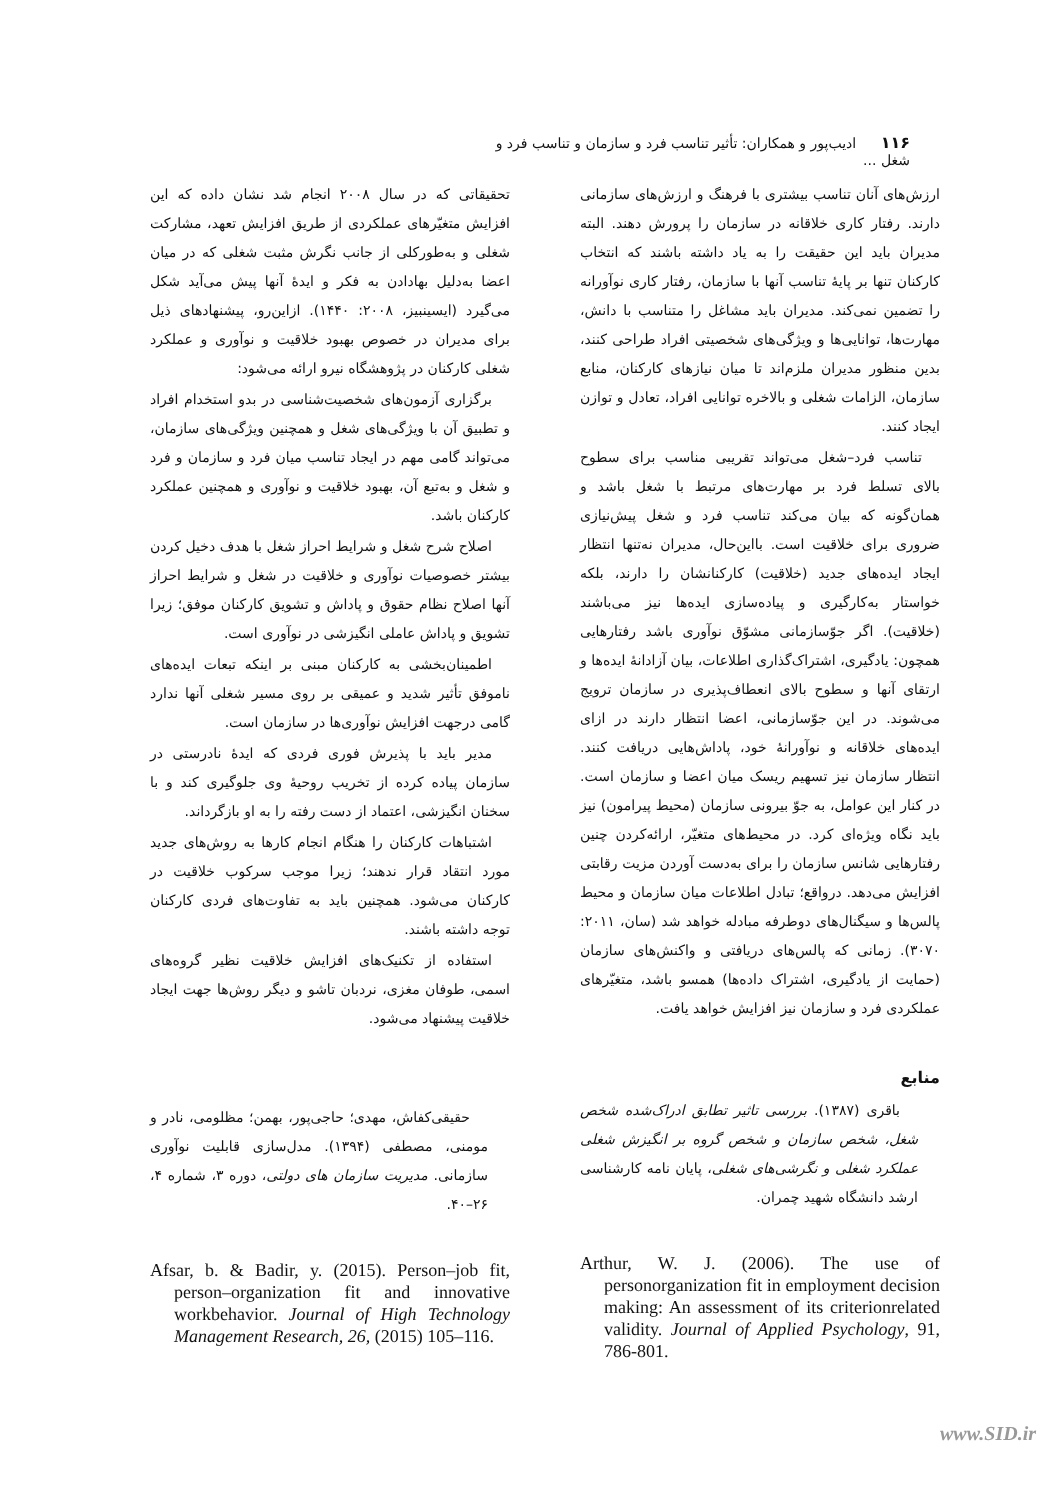۱۱۶ ادیب‌پور و همکاران: تأثیر تناسب فرد و سازمان و تناسب فرد و شغل ...
ارزش‌های آنان تناسب بیشتری با فرهنگ و ارزش‌های سازمانی دارند. رفتار کاری خلاقانه در سازمان را پرورش دهند. البته مدیران باید این حقیقت را به یاد داشته باشند که انتخاب کارکنان تنها بر پایهٔ تناسب آنها با سازمان، رفتار کاری نوآورانه را تضمین نمی‌کند. مدیران باید مشاغل را متناسب با دانش، مهارت‌ها، توانایی‌ها و ویژگی‌های شخصیتی افراد طراحی کنند، بدین منظور مدیران ملزم‌اند تا میان نیازهای کارکنان، منابع سازمان، الزامات شغلی و بالاخره توانایی افراد، تعادل و توازن ایجاد کنند.
تناسب فرد–شغل می‌تواند تقریبی مناسب برای سطوح بالای تسلط فرد بر مهارت‌های مرتبط با شغل باشد و همان‌گونه که بیان می‌کند تناسب فرد و شغل پیش‌نیازی ضروری برای خلاقیت است. بااین‌حال، مدیران نه‌تنها انتظار ایجاد ایده‌های جدید (خلاقیت) کارکنانشان را دارند، بلکه خواستار به‌کارگیری و پیاده‌سازی ایده‌ها نیز می‌باشند (خلاقیت). اگر جوّسازمانی مشوّق نوآوری باشد رفتارهایی همچون: یادگیری، اشتراک‌گذاری اطلاعات، بیان آزادانهٔ ایده‌ها و ارتقای آنها و سطوح بالای انعطاف‌پذیری در سازمان ترویج می‌شوند. در این جوّسازمانی، اعضا انتظار دارند در ازای ایده‌های خلاقانه و نوآورانهٔ خود، پاداش‌هایی دریافت کنند. انتظار سازمان نیز تسهیم ریسک میان اعضا و سازمان است. در کنار این عوامل، به جوّ بیرونی سازمان (محیط پیرامون) نیز باید نگاه ویژه‌ای کرد. در محیط‌های متغیّر، ارائه‌کردن چنین رفتارهایی شانس سازمان را برای به‌دست آوردن مزیت رقابتی افزایش می‌دهد. درواقع؛ تبادل اطلاعات میان سازمان و محیط پالس‌ها و سیگنال‌های دوطرفه مبادله خواهد شد (سان، ۲۰۱۱: ۳۰۷۰). زمانی که پالس‌های دریافتی و واکنش‌های سازمان (حمایت از یادگیری، اشتراک داده‌ها) همسو باشد، متغیّرهای عملکردی فرد و سازمان نیز افزایش خواهد یافت.
منابع
باقری (۱۳۸۷). بررسی تاثیر تطابق ادراک‌شده شخص شغل، شخص سازمان و شخص گروه بر انگیزش شغلی عملکرد شغلی و نگرشی‌های شغلی، پایان نامه کارشناسی ارشد دانشگاه شهید چمران.
Arthur, W. J. (2006). The use of personorganization fit in employment decision making: An assessment of its criterionrelated validity. Journal of Applied Psychology, 91, 786-801.
تحقیقاتی که در سال ۲۰۰۸ انجام شد نشان داده که این افزایش متغیّرهای عملکردی از طریق افزایش تعهد، مشارکت شغلی و به‌طورکلی از جانب نگرش مثبت شغلی که در میان اعضا به‌دلیل بهادادن به فکر و ایدهٔ آنها پیش می‌آید شکل می‌گیرد (ایسینبیز، ۲۰۰۸: ۱۴۴۰). ازاین‌رو، پیشنهادهای ذیل برای مدیران در خصوص بهبود خلاقیت و نوآوری و عملکرد شغلی کارکنان در پژوهشگاه نیرو ارائه می‌شود:
برگزاری آزمون‌های شخصیت‌شناسی در بدو استخدام افراد و تطبیق آن با ویژگی‌های شغل و همچنین ویژگی‌های سازمان، می‌تواند گامی مهم در ایجاد تناسب میان فرد و سازمان و فرد و شغل و به‌تبع آن، بهبود خلاقیت و نوآوری و همچنین عملکرد کارکنان باشد.
اصلاح شرح شغل و شرایط احراز شغل با هدف دخیل کردن بیشتر خصوصیات نوآوری و خلاقیت در شغل و شرایط احراز آنها اصلاح نظام حقوق و پاداش و تشویق کارکنان موفق؛ زیرا تشویق و پاداش عاملی انگیزشی در نوآوری است.
اطمینان‌بخشی به کارکنان مبنی بر اینکه تبعات ایده‌های ناموفق تأثیر شدید و عمیقی بر روی مسیر شغلی آنها ندارد گامی درجهت افزایش نوآوری‌ها در سازمان است.
مدیر باید با پذیرش فوری فردی که ایدهٔ نادرستی در سازمان پیاده کرده از تخریب روحیهٔ وی جلوگیری کند و با سخنان انگیزشی، اعتماد از دست رفته را به او بازگرداند.
اشتباهات کارکنان را هنگام انجام کارها به روش‌های جدید مورد انتقاد قرار ندهند؛ زیرا موجب سرکوب خلاقیت در کارکنان می‌شود. همچنین باید به تفاوت‌های فردی کارکنان توجه داشته باشند.
استفاده از تکنیک‌های افزایش خلاقیت نظیر گروه‌های اسمی، طوفان مغزی، نردبان تاشو و دیگر روش‌ها جهت ایجاد خلاقیت پیشنهاد می‌شود.
حقیقی‌کفاش، مهدی؛ حاجی‌پور، بهمن؛ مظلومی، نادر و مومنی، مصطفی (۱۳۹۴). مدل‌سازی قابلیت نوآوری سازمانی. مدیریت سازمان های دولتی، دوره ۳، شماره ۴، ۲۶–۴۰.
Afsar, b. & Badir, y. (2015). Person–job fit, person–organization fit and innovative workbehavior. Journal of High Technology Management Research, 26, (2015) 105–116.
www.SID.ir